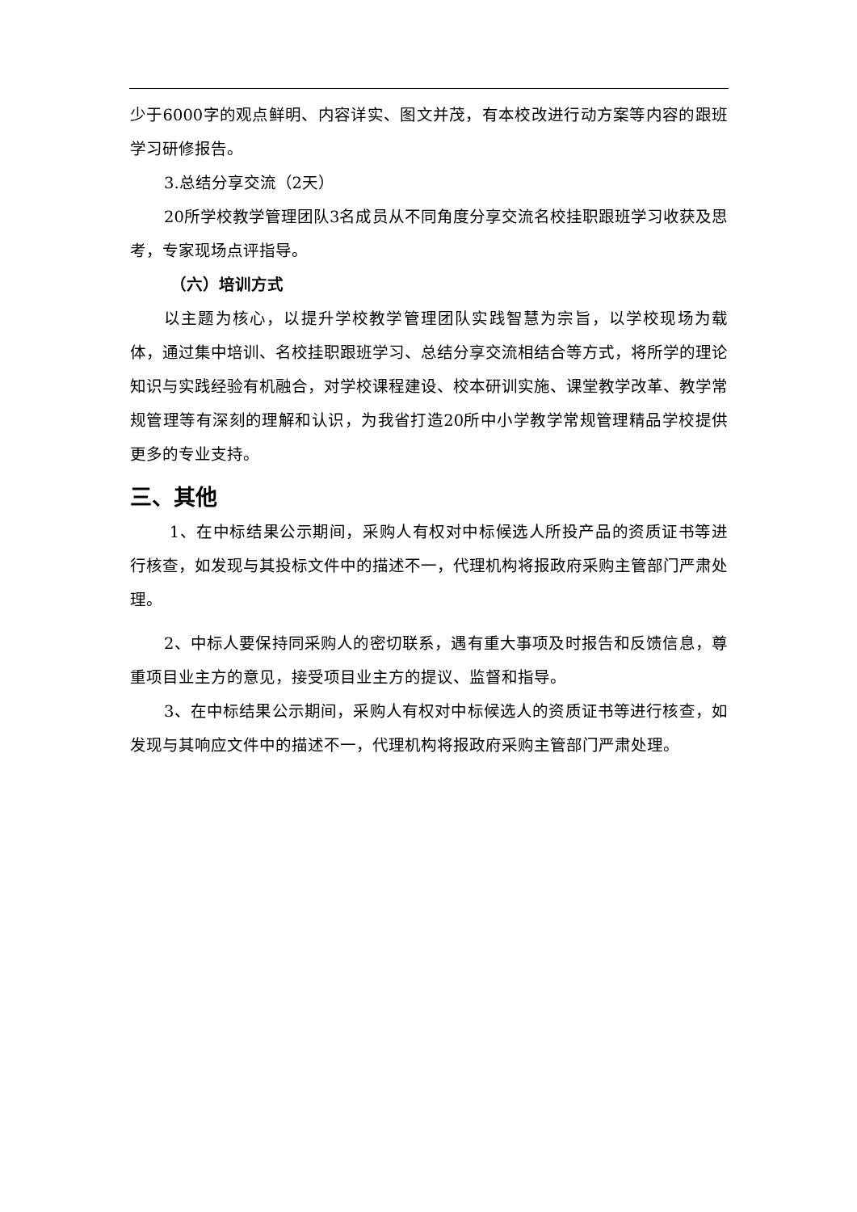少于6000字的观点鲜明、内容详实、图文并茂，有本校改进行动方案等内容的跟班学习研修报告。
3.总结分享交流（2天）
20所学校教学管理团队3名成员从不同角度分享交流名校挂职跟班学习收获及思考，专家现场点评指导。
（六）培训方式
以主题为核心，以提升学校教学管理团队实践智慧为宗旨，以学校现场为载体，通过集中培训、名校挂职跟班学习、总结分享交流相结合等方式，将所学的理论知识与实践经验有机融合，对学校课程建设、校本研训实施、课堂教学改革、教学常规管理等有深刻的理解和认识，为我省打造20所中小学教学常规管理精品学校提供更多的专业支持。
三、其他
1、在中标结果公示期间，采购人有权对中标候选人所投产品的资质证书等进行核查，如发现与其投标文件中的描述不一，代理机构将报政府采购主管部门严肃处理。
2、中标人要保持同采购人的密切联系，遇有重大事项及时报告和反馈信息，尊重项目业主方的意见，接受项目业主方的提议、监督和指导。
3、在中标结果公示期间，采购人有权对中标候选人的资质证书等进行核查，如发现与其响应文件中的描述不一，代理机构将报政府采购主管部门严肃处理。